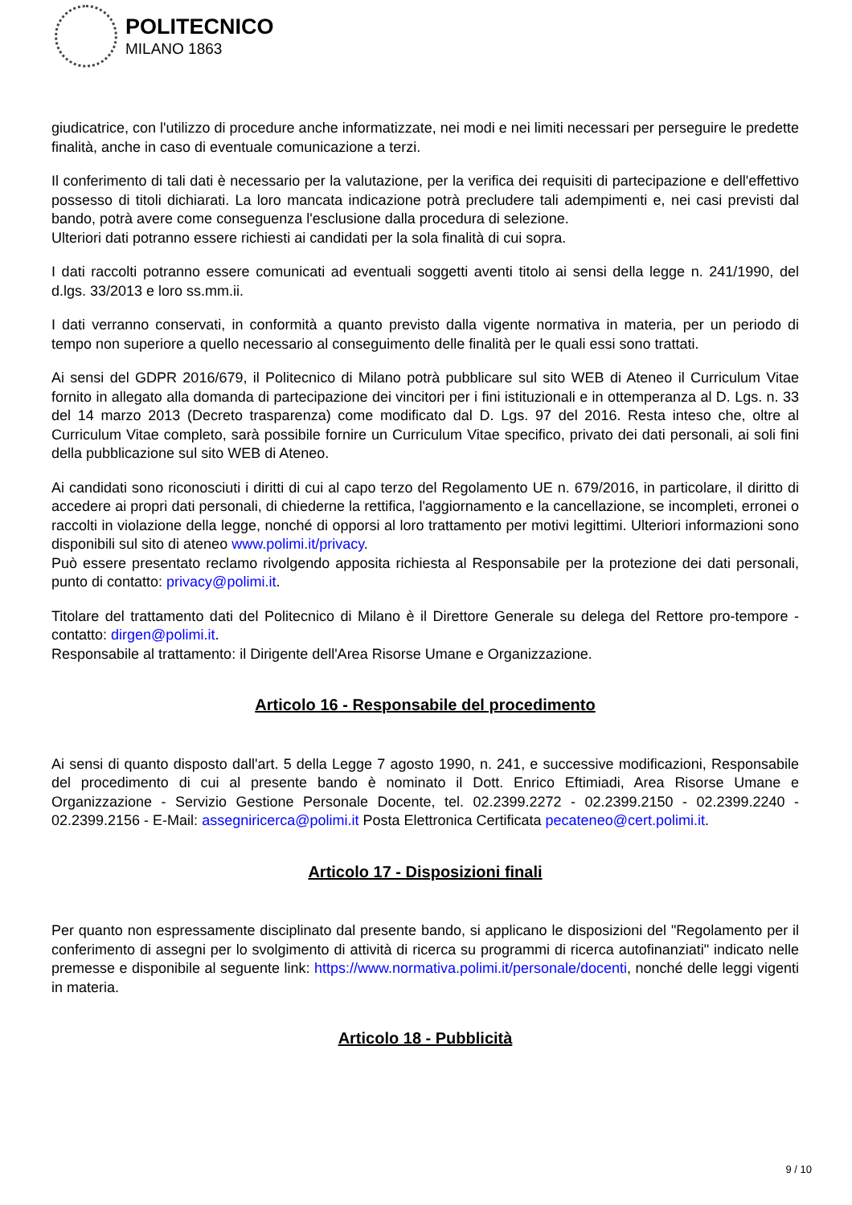POLITECNICO
MILANO 1863
giudicatrice, con l'utilizzo di procedure anche informatizzate, nei modi e nei limiti necessari per perseguire le predette finalità, anche in caso di eventuale comunicazione a terzi.
Il conferimento di tali dati è necessario per la valutazione, per la verifica dei requisiti di partecipazione e dell'effettivo possesso di titoli dichiarati. La loro mancata indicazione potrà precludere tali adempimenti e, nei casi previsti dal bando, potrà avere come conseguenza l'esclusione dalla procedura di selezione.
Ulteriori dati potranno essere richiesti ai candidati per la sola finalità di cui sopra.
I dati raccolti potranno essere comunicati ad eventuali soggetti aventi titolo ai sensi della legge n. 241/1990, del d.lgs. 33/2013 e loro ss.mm.ii.
I dati verranno conservati, in conformità a quanto previsto dalla vigente normativa in materia, per un periodo di tempo non superiore a quello necessario al conseguimento delle finalità per le quali essi sono trattati.
Ai sensi del GDPR 2016/679, il Politecnico di Milano potrà pubblicare sul sito WEB di Ateneo il Curriculum Vitae fornito in allegato alla domanda di partecipazione dei vincitori per i fini istituzionali e in ottemperanza al D. Lgs. n. 33 del 14 marzo 2013 (Decreto trasparenza) come modificato dal D. Lgs. 97 del 2016. Resta inteso che, oltre al Curriculum Vitae completo, sarà possibile fornire un Curriculum Vitae specifico, privato dei dati personali, ai soli fini della pubblicazione sul sito WEB di Ateneo.
Ai candidati sono riconosciuti i diritti di cui al capo terzo del Regolamento UE n. 679/2016, in particolare, il diritto di accedere ai propri dati personali, di chiederne la rettifica, l'aggiornamento e la cancellazione, se incompleti, erronei o raccolti in violazione della legge, nonché di opporsi al loro trattamento per motivi legittimi. Ulteriori informazioni sono disponibili sul sito di ateneo www.polimi.it/privacy.
Può essere presentato reclamo rivolgendo apposita richiesta al Responsabile per la protezione dei dati personali, punto di contatto: privacy@polimi.it.
Titolare del trattamento dati del Politecnico di Milano è il Direttore Generale su delega del Rettore pro-tempore - contatto: dirgen@polimi.it.
Responsabile al trattamento: il Dirigente dell'Area Risorse Umane e Organizzazione.
Articolo 16 - Responsabile del procedimento
Ai sensi di quanto disposto dall'art. 5 della Legge 7 agosto 1990, n. 241, e successive modificazioni, Responsabile del procedimento di cui al presente bando è nominato il Dott. Enrico Eftimiadi, Area Risorse Umane e Organizzazione - Servizio Gestione Personale Docente, tel. 02.2399.2272 - 02.2399.2150 - 02.2399.2240 - 02.2399.2156 - E-Mail: assegniricerca@polimi.it Posta Elettronica Certificata pecateneo@cert.polimi.it.
Articolo 17 - Disposizioni finali
Per quanto non espressamente disciplinato dal presente bando, si applicano le disposizioni del "Regolamento per il conferimento di assegni per lo svolgimento di attività di ricerca su programmi di ricerca autofinanziati" indicato nelle premesse e disponibile al seguente link: https://www.normativa.polimi.it/personale/docenti, nonché delle leggi vigenti in materia.
Articolo 18 - Pubblicità
9 / 10